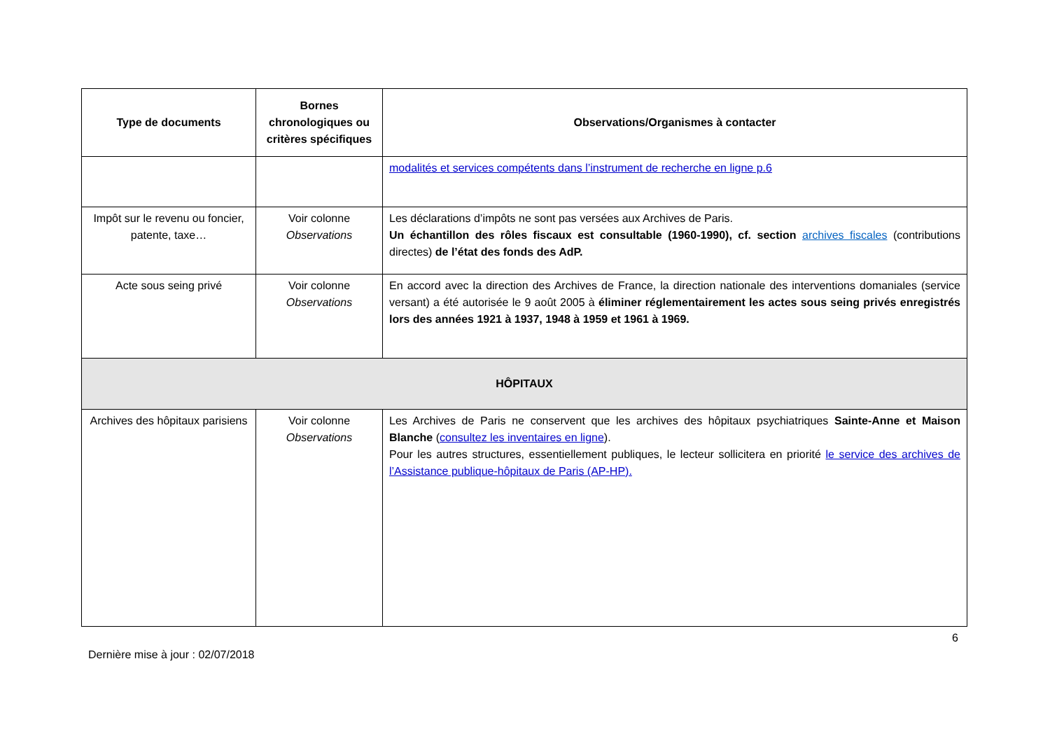| Type de documents | Bornes chronologiques ou critères spécifiques | Observations/Organismes à contacter |
| --- | --- | --- |
| | | modalités et services compétents dans l’instrument de recherche en ligne p.6 |
| Impôt sur le revenu ou foncier, patente, taxe… | Voir colonne Observations | Les déclarations d’impôts ne sont pas versées aux Archives de Paris. Un échantillon des rôles fiscaux est consultable (1960-1990), cf. section archives fiscales (contributions directes) de l’état des fonds des AdP. |
| Acte sous seing privé | Voir colonne Observations | En accord avec la direction des Archives de France, la direction nationale des interventions domaniales (service versant) a été autorisée le 9 août 2005 à éliminer réglementairement les actes sous seing privés enregistrés lors des années 1921 à 1937, 1948 à 1959 et 1961 à 1969. |
| HÔPITAUX | | |
| Archives des hôpitaux parisiens | Voir colonne Observations | Les Archives de Paris ne conservent que les archives des hôpitaux psychiatriques Sainte-Anne et Maison Blanche ( consultez les inventaires en ligne ). Pour les autres structures, essentiellement publiques, le lecteur sollicitera en priorité le service des archives de l’Assistance publique-hôpitaux de Paris (AP-HP). |
6
Dernière mise à jour : 02/07/2018